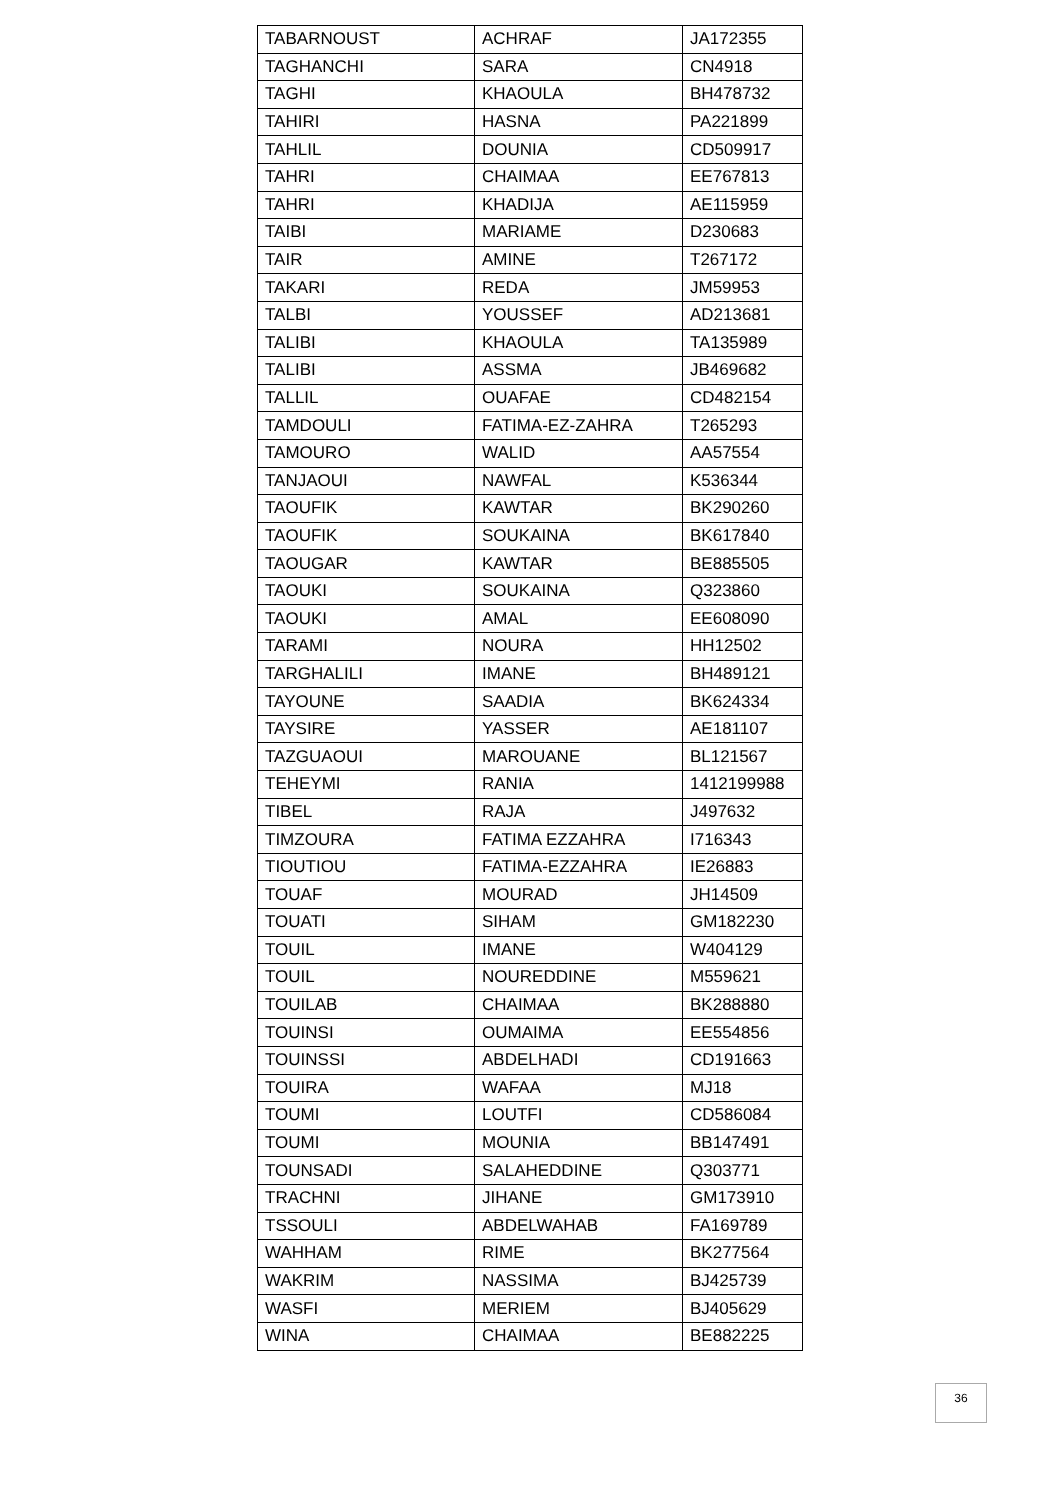| TABARNOUST | ACHRAF | JA172355 |
| TAGHANCHI | SARA | CN4918 |
| TAGHI | KHAOULA | BH478732 |
| TAHIRI | HASNA | PA221899 |
| TAHLIL | DOUNIA | CD509917 |
| TAHRI | CHAIMAA | EE767813 |
| TAHRI | KHADIJA | AE115959 |
| TAIBI | MARIAME | D230683 |
| TAIR | AMINE | T267172 |
| TAKARI | REDA | JM59953 |
| TALBI | YOUSSEF | AD213681 |
| TALIBI | KHAOULA | TA135989 |
| TALIBI | ASSMA | JB469682 |
| TALLIL | OUAFAE | CD482154 |
| TAMDOULI | FATIMA-EZ-ZAHRA | T265293 |
| TAMOURO | WALID | AA57554 |
| TANJAOUI | NAWFAL | K536344 |
| TAOUFIK | KAWTAR | BK290260 |
| TAOUFIK | SOUKAINA | BK617840 |
| TAOUGAR | KAWTAR | BE885505 |
| TAOUKI | SOUKAINA | Q323860 |
| TAOUKI | AMAL | EE608090 |
| TARAMI | NOURA | HH12502 |
| TARGHALILI | IMANE | BH489121 |
| TAYOUNE | SAADIA | BK624334 |
| TAYSIRE | YASSER | AE181107 |
| TAZGUAOUI | MAROUANE | BL121567 |
| TEHEYMI | RANIA | 1412199988 |
| TIBEL | RAJA | J497632 |
| TIMZOURA | FATIMA EZZAHRA | I716343 |
| TIOUTIOU | FATIMA-EZZAHRA | IE26883 |
| TOUAF | MOURAD | JH14509 |
| TOUATI | SIHAM | GM182230 |
| TOUIL | IMANE | W404129 |
| TOUIL | NOUREDDINE | M559621 |
| TOUILAB | CHAIMAA | BK288880 |
| TOUINSI | OUMAIMA | EE554856 |
| TOUINSSI | ABDELHADI | CD191663 |
| TOUIRA | WAFAA | MJ18 |
| TOUMI | LOUTFI | CD586084 |
| TOUMI | MOUNIA | BB147491 |
| TOUNSADI | SALAHEDDINE | Q303771 |
| TRACHNI | JIHANE | GM173910 |
| TSSOULI | ABDELWAHAB | FA169789 |
| WAHHAM | RIME | BK277564 |
| WAKRIM | NASSIMA | BJ425739 |
| WASFI | MERIEM | BJ405629 |
| WINA | CHAIMAA | BE882225 |
36